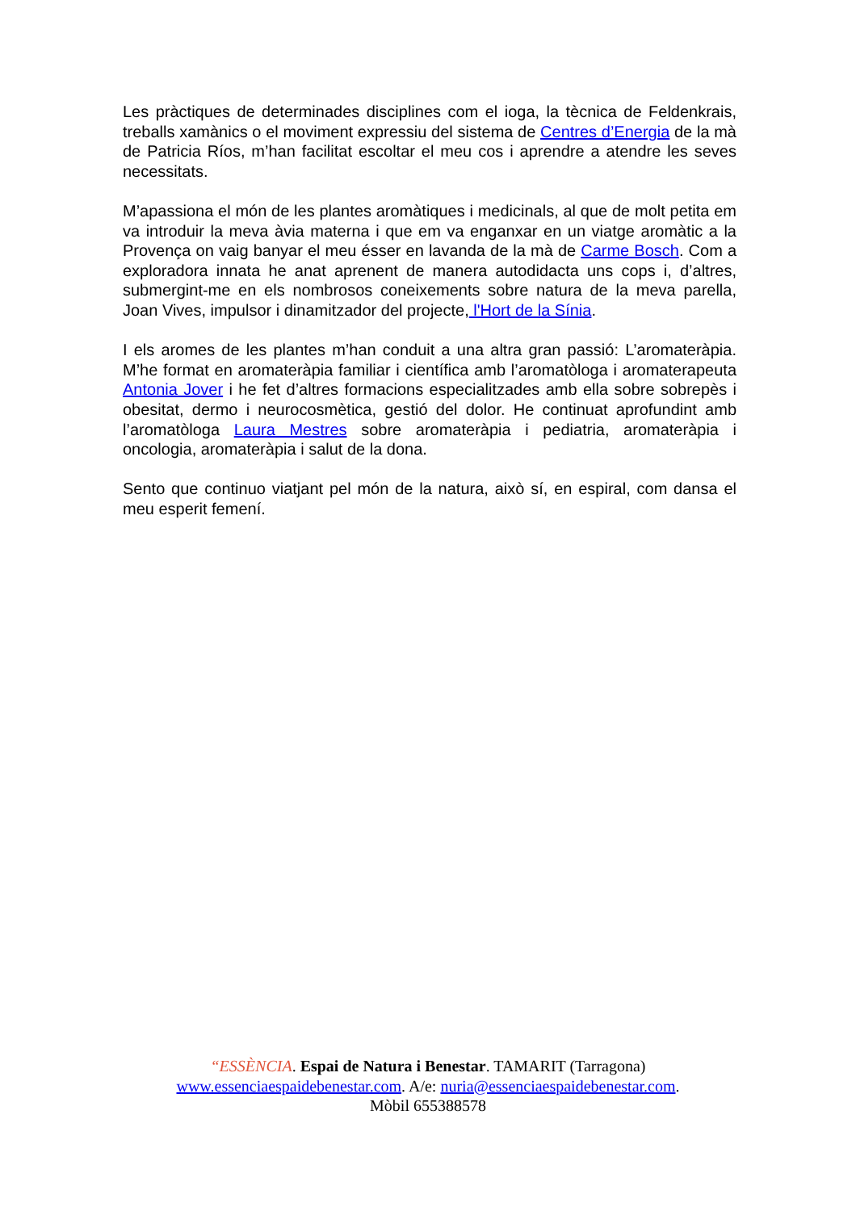Les pràctiques de determinades disciplines com el ioga, la tècnica de Feldenkrais, treballs xamànics o el moviment expressiu del sistema de Centres d’Energia de la mà de Patricia Ríos, m’han facilitat escoltar el meu cos i aprendre a atendre les seves necessitats.
M’apassiona el món de les plantes aromàtiques i medicinals, al que de molt petita em va introduir la meva àvia materna i que em va enganxar en un viatge aromàtic a la Provença on vaig banyar el meu ésser en lavanda de la mà de Carme Bosch. Com a exploradora innata he anat aprenent de manera autodidacta uns cops i, d’altres, submergint-me en els nombrosos coneixements sobre natura de la meva parella, Joan Vives, impulsor i dinamitzador del projecte, l'Hort de la Sínia.
I els aromes de les plantes m’han conduit a una altra gran passió: L’aromateràpia. M’he format en aromateràpia familiar i científica amb l’aromatòloga i aromaterapeuta Antonia Jover i he fet d’altres formacions especialitzades amb ella sobre sobrepès i obesitat, dermo i neurocosmètica, gestió del dolor. He continuat aprofundint amb l’aromatòloga Laura Mestres sobre aromateràpia i pediatria, aromateràpia i oncologia, aromateràpia i salut de la dona.
Sento que continuo viatjant pel món de la natura, això sí, en espiral, com dansa el meu esperit femení.
“ESSÈNCIA. Espai de Natura i Benestar. TAMARIT (Tarragona)
www.essenciaespaidebenestar.com. A/e: nuria@essenciaespaidebenestar.com.
Mòbil 655388578